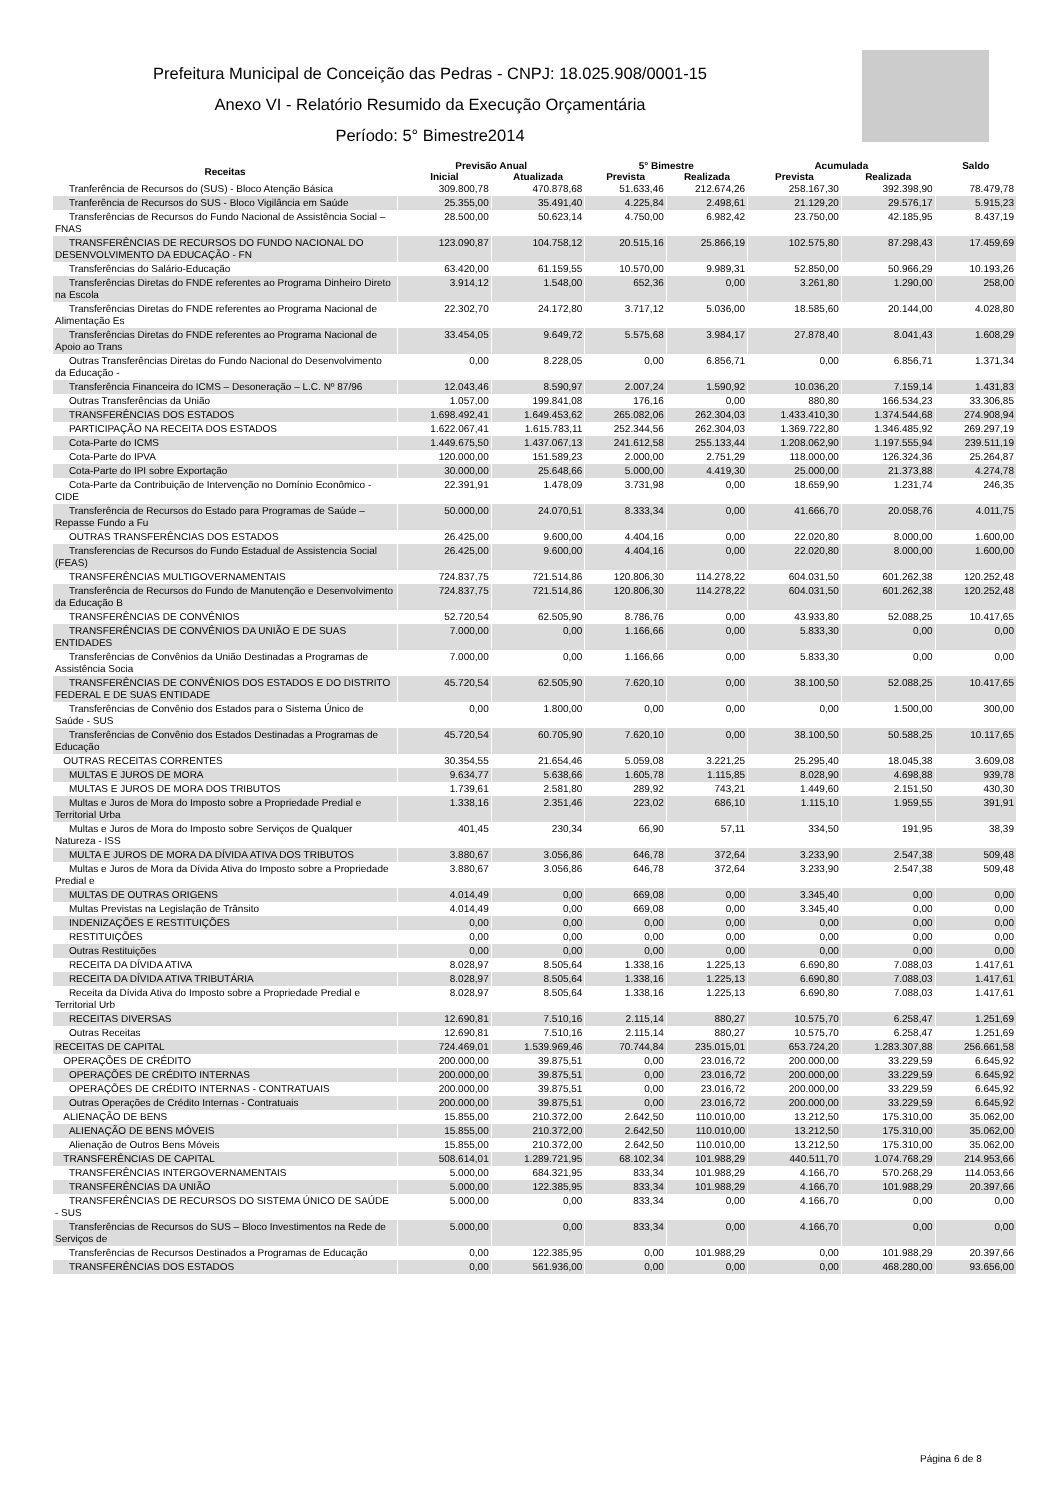Prefeitura Municipal de Conceição das Pedras - CNPJ: 18.025.908/0001-15
Anexo VI - Relatório Resumido da Execução Orçamentária
Período: 5° Bimestre2014
| Receitas | Previsão Anual | | 5° Bimestre | | Acumulada | | Saldo |
| --- | --- | --- | --- | --- | --- | --- | --- |
| | Inicial | Atualizada | Prevista | Realizada | Prevista | Realizada | |
| Tranferência de Recursos do (SUS) - Bloco Atenção Básica | 309.800,78 | 470.878,68 | 51.633,46 | 212.674,26 | 258.167,30 | 392.398,90 | 78.479,78 |
| Tranferência de Recursos do SUS - Bloco Vigilância em Saúde | 25.355,00 | 35.491,40 | 4.225,84 | 2.498,61 | 21.129,20 | 29.576,17 | 5.915,23 |
| Transferências de Recursos do Fundo Nacional de Assistência Social – FNAS | 28.500,00 | 50.623,14 | 4.750,00 | 6.982,42 | 23.750,00 | 42.185,95 | 8.437,19 |
| TRANSFERÊNCIAS DE RECURSOS DO FUNDO NACIONAL DO DESENVOLVIMENTO DA EDUCAÇÃO - FN | 123.090,87 | 104.758,12 | 20.515,16 | 25.866,19 | 102.575,80 | 87.298,43 | 17.459,69 |
| Transferências do Salário-Educação | 63.420,00 | 61.159,55 | 10.570,00 | 9.989,31 | 52.850,00 | 50.966,29 | 10.193,26 |
| Transferências Diretas do FNDE referentes ao Programa Dinheiro Direto na Escola | 3.914,12 | 1.548,00 | 652,36 | 0,00 | 3.261,80 | 1.290,00 | 258,00 |
| Transferências Diretas do FNDE referentes ao Programa Nacional de Alimentação Es | 22.302,70 | 24.172,80 | 3.717,12 | 5.036,00 | 18.585,60 | 20.144,00 | 4.028,80 |
| Transferências Diretas do FNDE referentes ao Programa Nacional de Apoio ao Trans | 33.454,05 | 9.649,72 | 5.575,68 | 3.984,17 | 27.878,40 | 8.041,43 | 1.608,29 |
| Outras Transferências Diretas do Fundo Nacional do Desenvolvimento da Educação - | 0,00 | 8.228,05 | 0,00 | 6.856,71 | 0,00 | 6.856,71 | 1.371,34 |
| Transferência Financeira do ICMS – Desoneração – L.C. Nº 87/96 | 12.043,46 | 8.590,97 | 2.007,24 | 1.590,92 | 10.036,20 | 7.159,14 | 1.431,83 |
| Outras Transferências da União | 1.057,00 | 199.841,08 | 176,16 | 0,00 | 880,80 | 166.534,23 | 33.306,85 |
| TRANSFERÊNCIAS DOS ESTADOS | 1.698.492,41 | 1.649.453,62 | 265.082,06 | 262.304,03 | 1.433.410,30 | 1.374.544,68 | 274.908,94 |
| PARTICIPAÇÃO NA RECEITA DOS ESTADOS | 1.622.067,41 | 1.615.783,11 | 252.344,56 | 262.304,03 | 1.369.722,80 | 1.346.485,92 | 269.297,19 |
| Cota-Parte do ICMS | 1.449.675,50 | 1.437.067,13 | 241.612,58 | 255.133,44 | 1.208.062,90 | 1.197.555,94 | 239.511,19 |
| Cota-Parte do IPVA | 120.000,00 | 151.589,23 | 2.000,00 | 2.751,29 | 118.000,00 | 126.324,36 | 25.264,87 |
| Cota-Parte do IPI sobre Exportação | 30.000,00 | 25.648,66 | 5.000,00 | 4.419,30 | 25.000,00 | 21.373,88 | 4.274,78 |
| Cota-Parte da Contribuição de Intervenção no Domínio Econômico - CIDE | 22.391,91 | 1.478,09 | 3.731,98 | 0,00 | 18.659,90 | 1.231,74 | 246,35 |
| Transferência de Recursos do Estado para Programas de Saúde – Repasse Fundo a Fu | 50.000,00 | 24.070,51 | 8.333,34 | 0,00 | 41.666,70 | 20.058,76 | 4.011,75 |
| OUTRAS TRANSFERÊNCIAS DOS ESTADOS | 26.425,00 | 9.600,00 | 4.404,16 | 0,00 | 22.020,80 | 8.000,00 | 1.600,00 |
| Transferencias de Recursos do Fundo Estadual de Assistencia Social (FEAS) | 26.425,00 | 9.600,00 | 4.404,16 | 0,00 | 22.020,80 | 8.000,00 | 1.600,00 |
| TRANSFERÊNCIAS MULTIGOVERNAMENTAIS | 724.837,75 | 721.514,86 | 120.806,30 | 114.278,22 | 604.031,50 | 601.262,38 | 120.252,48 |
| Transferência de Recursos do Fundo de Manutenção e Desenvolvimento da Educação B | 724.837,75 | 721.514,86 | 120.806,30 | 114.278,22 | 604.031,50 | 601.262,38 | 120.252,48 |
| TRANSFERÊNCIAS DE CONVÊNIOS | 52.720,54 | 62.505,90 | 8.786,76 | 0,00 | 43.933,80 | 52.088,25 | 10.417,65 |
| TRANSFERÊNCIAS DE CONVÊNIOS DA UNIÃO E DE SUAS ENTIDADES | 7.000,00 | 0,00 | 1.166,66 | 0,00 | 5.833,30 | 0,00 | 0,00 |
| Transferências de Convênios da União Destinadas a Programas de Assistência Socia | 7.000,00 | 0,00 | 1.166,66 | 0,00 | 5.833,30 | 0,00 | 0,00 |
| TRANSFERÊNCIAS DE CONVÊNIOS DOS ESTADOS E DO DISTRITO FEDERAL E DE SUAS ENTIDADE | 45.720,54 | 62.505,90 | 7.620,10 | 0,00 | 38.100,50 | 52.088,25 | 10.417,65 |
| Transferências de Convênio dos Estados para o Sistema Único de Saúde - SUS | 0,00 | 1.800,00 | 0,00 | 0,00 | 0,00 | 1.500,00 | 300,00 |
| Transferências de Convênio dos Estados Destinadas a Programas de Educação | 45.720,54 | 60.705,90 | 7.620,10 | 0,00 | 38.100,50 | 50.588,25 | 10.117,65 |
| OUTRAS RECEITAS CORRENTES | 30.354,55 | 21.654,46 | 5.059,08 | 3.221,25 | 25.295,40 | 18.045,38 | 3.609,08 |
| MULTAS E JUROS DE MORA | 9.634,77 | 5.638,66 | 1.605,78 | 1.115,85 | 8.028,90 | 4.698,88 | 939,78 |
| MULTAS E JUROS DE MORA DOS TRIBUTOS | 1.739,61 | 2.581,80 | 289,92 | 743,21 | 1.449,60 | 2.151,50 | 430,30 |
| Multas e Juros de Mora do Imposto sobre a Propriedade Predial e Territorial Urba | 1.338,16 | 2.351,46 | 223,02 | 686,10 | 1.115,10 | 1.959,55 | 391,91 |
| Multas e Juros de Mora do Imposto sobre Serviços de Qualquer Natureza - ISS | 401,45 | 230,34 | 66,90 | 57,11 | 334,50 | 191,95 | 38,39 |
| MULTA E JUROS DE MORA DA DÍVIDA ATIVA DOS TRIBUTOS | 3.880,67 | 3.056,86 | 646,78 | 372,64 | 3.233,90 | 2.547,38 | 509,48 |
| Multas e Juros de Mora da Dívida Ativa do Imposto sobre a Propriedade Predial e | 3.880,67 | 3.056,86 | 646,78 | 372,64 | 3.233,90 | 2.547,38 | 509,48 |
| MULTAS DE OUTRAS ORIGENS | 4.014,49 | 0,00 | 669,08 | 0,00 | 3.345,40 | 0,00 | 0,00 |
| Multas Previstas na Legislação de Trânsito | 4.014,49 | 0,00 | 669,08 | 0,00 | 3.345,40 | 0,00 | 0,00 |
| INDENIZAÇÕES E RESTITUIÇÕES | 0,00 | 0,00 | 0,00 | 0,00 | 0,00 | 0,00 | 0,00 |
| RESTITUIÇÕES | 0,00 | 0,00 | 0,00 | 0,00 | 0,00 | 0,00 | 0,00 |
| Outras Restituições | 0,00 | 0,00 | 0,00 | 0,00 | 0,00 | 0,00 | 0,00 |
| RECEITA DA DÍVIDA ATIVA | 8.028,97 | 8.505,64 | 1.338,16 | 1.225,13 | 6.690,80 | 7.088,03 | 1.417,61 |
| RECEITA DA DÍVIDA ATIVA TRIBUTÁRIA | 8.028,97 | 8.505,64 | 1.338,16 | 1.225,13 | 6.690,80 | 7.088,03 | 1.417,61 |
| Receita da Dívida Ativa do Imposto sobre a Propriedade Predial e Territorial Urb | 8.028,97 | 8.505,64 | 1.338,16 | 1.225,13 | 6.690,80 | 7.088,03 | 1.417,61 |
| RECEITAS DIVERSAS | 12.690,81 | 7.510,16 | 2.115,14 | 880,27 | 10.575,70 | 6.258,47 | 1.251,69 |
| Outras Receitas | 12.690,81 | 7.510,16 | 2.115,14 | 880,27 | 10.575,70 | 6.258,47 | 1.251,69 |
| RECEITAS DE CAPITAL | 724.469,01 | 1.539.969,46 | 70.744,84 | 235.015,01 | 653.724,20 | 1.283.307,88 | 256.661,58 |
| OPERAÇÕES DE CRÉDITO | 200.000,00 | 39.875,51 | 0,00 | 23.016,72 | 200.000,00 | 33.229,59 | 6.645,92 |
| OPERAÇÕES DE CRÉDITO INTERNAS | 200.000,00 | 39.875,51 | 0,00 | 23.016,72 | 200.000,00 | 33.229,59 | 6.645,92 |
| OPERAÇÕES DE CRÉDITO INTERNAS - CONTRATUAIS | 200.000,00 | 39.875,51 | 0,00 | 23.016,72 | 200.000,00 | 33.229,59 | 6.645,92 |
| Outras Operações de Crédito Internas - Contratuais | 200.000,00 | 39.875,51 | 0,00 | 23.016,72 | 200.000,00 | 33.229,59 | 6.645,92 |
| ALIENAÇÃO DE BENS | 15.855,00 | 210.372,00 | 2.642,50 | 110.010,00 | 13.212,50 | 175.310,00 | 35.062,00 |
| ALIENAÇÃO DE BENS MÓVEIS | 15.855,00 | 210.372,00 | 2.642,50 | 110.010,00 | 13.212,50 | 175.310,00 | 35.062,00 |
| Alienação de Outros Bens Móveis | 15.855,00 | 210.372,00 | 2.642,50 | 110.010,00 | 13.212,50 | 175.310,00 | 35.062,00 |
| TRANSFERÊNCIAS DE CAPITAL | 508.614,01 | 1.289.721,95 | 68.102,34 | 101.988,29 | 440.511,70 | 1.074.768,29 | 214.953,66 |
| TRANSFERÊNCIAS INTERGOVERNAMENTAIS | 5.000,00 | 684.321,95 | 833,34 | 101.988,29 | 4.166,70 | 570.268,29 | 114.053,66 |
| TRANSFERÊNCIAS DA UNIÃO | 5.000,00 | 122.385,95 | 833,34 | 101.988,29 | 4.166,70 | 101.988,29 | 20.397,66 |
| TRANSFERÊNCIAS DE RECURSOS DO SISTEMA ÚNICO DE SAÚDE - SUS | 5.000,00 | 0,00 | 833,34 | 0,00 | 4.166,70 | 0,00 | 0,00 |
| Transferências de Recursos do SUS – Bloco Investimentos na Rede de Serviços de | 5.000,00 | 0,00 | 833,34 | 0,00 | 4.166,70 | 0,00 | 0,00 |
| Transferências de Recursos Destinados a Programas de Educação | 0,00 | 122.385,95 | 0,00 | 101.988,29 | 0,00 | 101.988,29 | 20.397,66 |
| TRANSFERÊNCIAS DOS ESTADOS | 0,00 | 561.936,00 | 0,00 | 0,00 | 0,00 | 468.280,00 | 93.656,00 |
Página 6 de 8